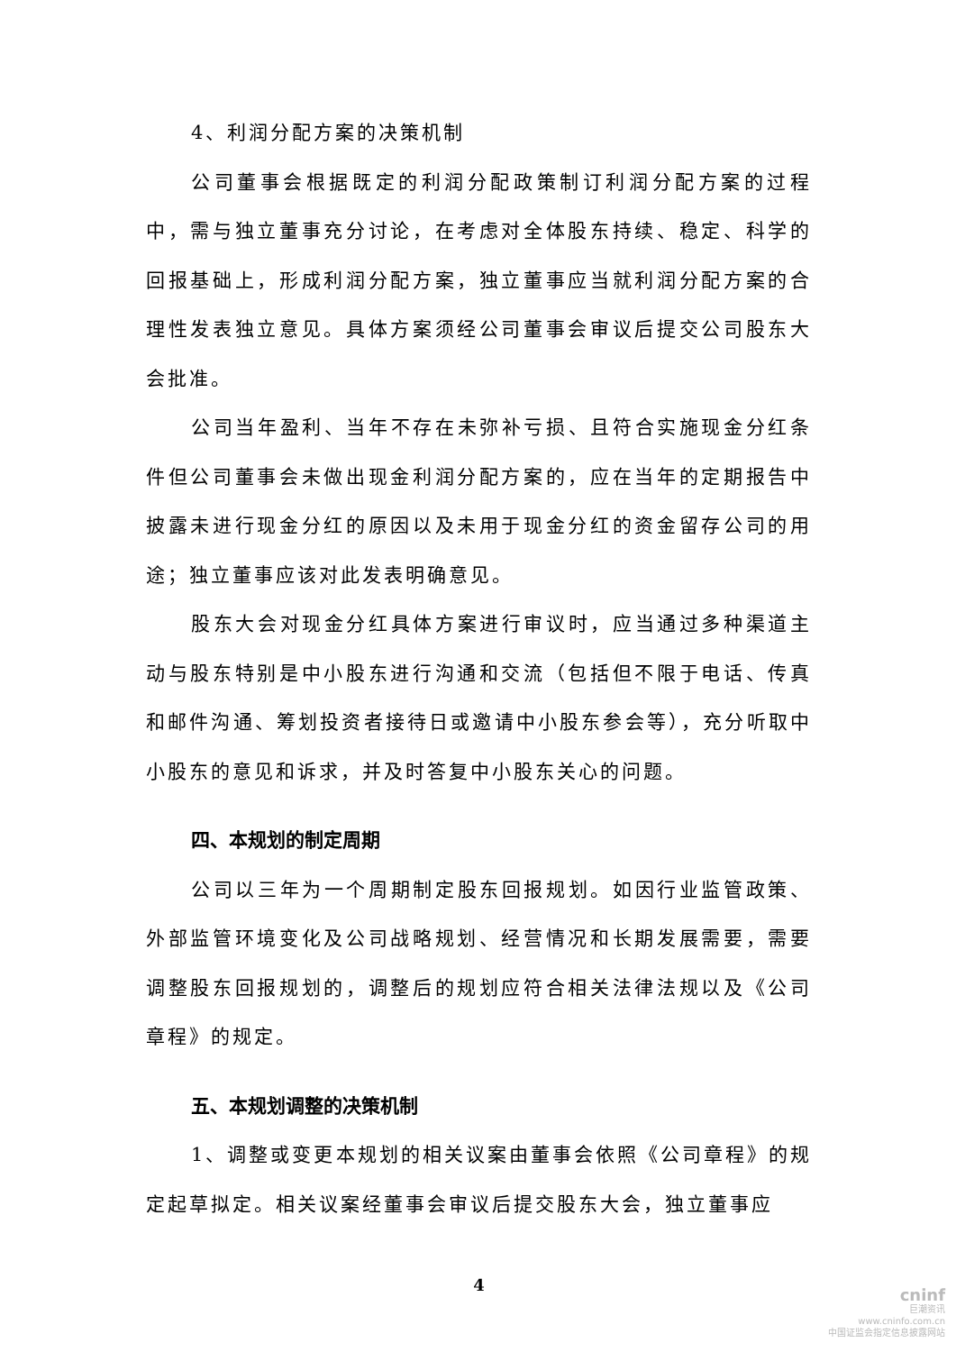4、利润分配方案的决策机制
公司董事会根据既定的利润分配政策制订利润分配方案的过程中，需与独立董事充分讨论，在考虑对全体股东持续、稳定、科学的回报基础上，形成利润分配方案，独立董事应当就利润分配方案的合理性发表独立意见。具体方案须经公司董事会审议后提交公司股东大会批准。
公司当年盈利、当年不存在未弥补亏损、且符合实施现金分红条件但公司董事会未做出现金利润分配方案的，应在当年的定期报告中披露未进行现金分红的原因以及未用于现金分红的资金留存公司的用途；独立董事应该对此发表明确意见。
股东大会对现金分红具体方案进行审议时，应当通过多种渠道主动与股东特别是中小股东进行沟通和交流（包括但不限于电话、传真和邮件沟通、筹划投资者接待日或邀请中小股东参会等），充分听取中小股东的意见和诉求，并及时答复中小股东关心的问题。
四、本规划的制定周期
公司以三年为一个周期制定股东回报规划。如因行业监管政策、外部监管环境变化及公司战略规划、经营情况和长期发展需要，需要调整股东回报规划的，调整后的规划应符合相关法律法规以及《公司章程》的规定。
五、本规划调整的决策机制
1、调整或变更本规划的相关议案由董事会依照《公司章程》的规定起草拟定。相关议案经董事会审议后提交股东大会，独立董事应
4
cninf
巨潮资讯
www.cninfo.com.cn
中国证监会指定信息披露网站